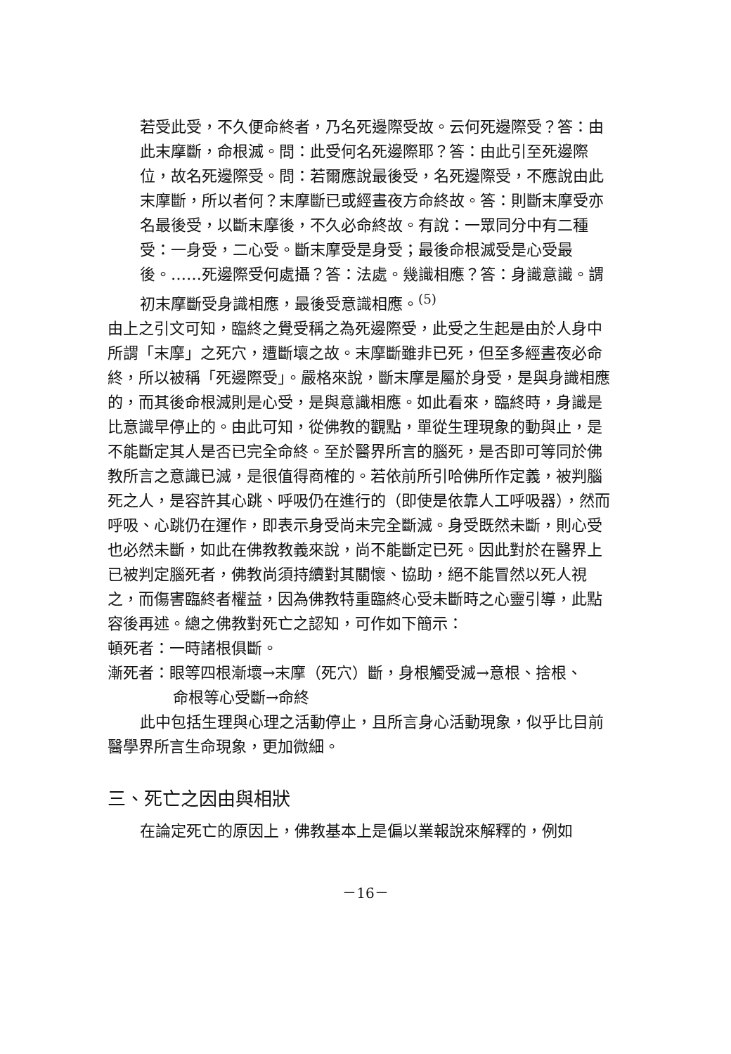若受此受，不久便命終者，乃名死邊際受故。云何死邊際受？答：由此末摩斷，命根滅。問：此受何名死邊際耶？答：由此引至死邊際位，故名死邊際受。問：若爾應說最後受，名死邊際受，不應說由此末摩斷，所以者何？末摩斷已或經晝夜方命終故。答：則斷末摩受亦名最後受，以斷末摩後，不久必命終故。有說：一眾同分中有二種受：一身受，二心受。斷末摩受是身受；最後命根滅受是心受最後。……死邊際受何處攝？答：法處。幾識相應？答：身識意識。謂初末摩斷受身識相應，最後受意識相應。<sup>(5)</sup>
由上之引文可知，臨終之覺受稱之為死邊際受，此受之生起是由於人身中所謂「末摩」之死穴，遭斷壞之故。末摩斷雖非已死，但至多經晝夜必命終，所以被稱「死邊際受」。嚴格來說，斷末摩是屬於身受，是與身識相應的，而其後命根滅則是心受，是與意識相應。如此看來，臨終時，身識是比意識早停止的。由此可知，從佛教的觀點，單從生理現象的動與止，是不能斷定其人是否已完全命終。至於醫界所言的腦死，是否即可等同於佛教所言之意識已滅，是很值得商榷的。若依前所引哈佛所作定義，被判腦死之人，是容許其心跳、呼吸仍在進行的（即使是依靠人工呼吸器），然而呼吸、心跳仍在運作，即表示身受尚未完全斷滅。身受既然未斷，則心受也必然未斷，如此在佛教教義來說，尚不能斷定已死。因此對於在醫界上已被判定腦死者，佛教尚須持續對其關懷、協助，絕不能冒然以死人視之，而傷害臨終者權益，因為佛教特重臨終心受未斷時之心靈引導，此點容後再述。總之佛教對死亡之認知，可作如下簡示：
頓死者：一時諸根俱斷。
漸死者：眼等四根漸壞→末摩（死穴）斷，身根觸受滅→意根、捨根、
命根等心受斷→命終
此中包括生理與心理之活動停止，且所言身心活動現象，似乎比目前醫學界所言生命現象，更加微細。
三、死亡之因由與相狀
在論定死亡的原因上，佛教基本上是偏以業報說來解釋的，例如
－16－